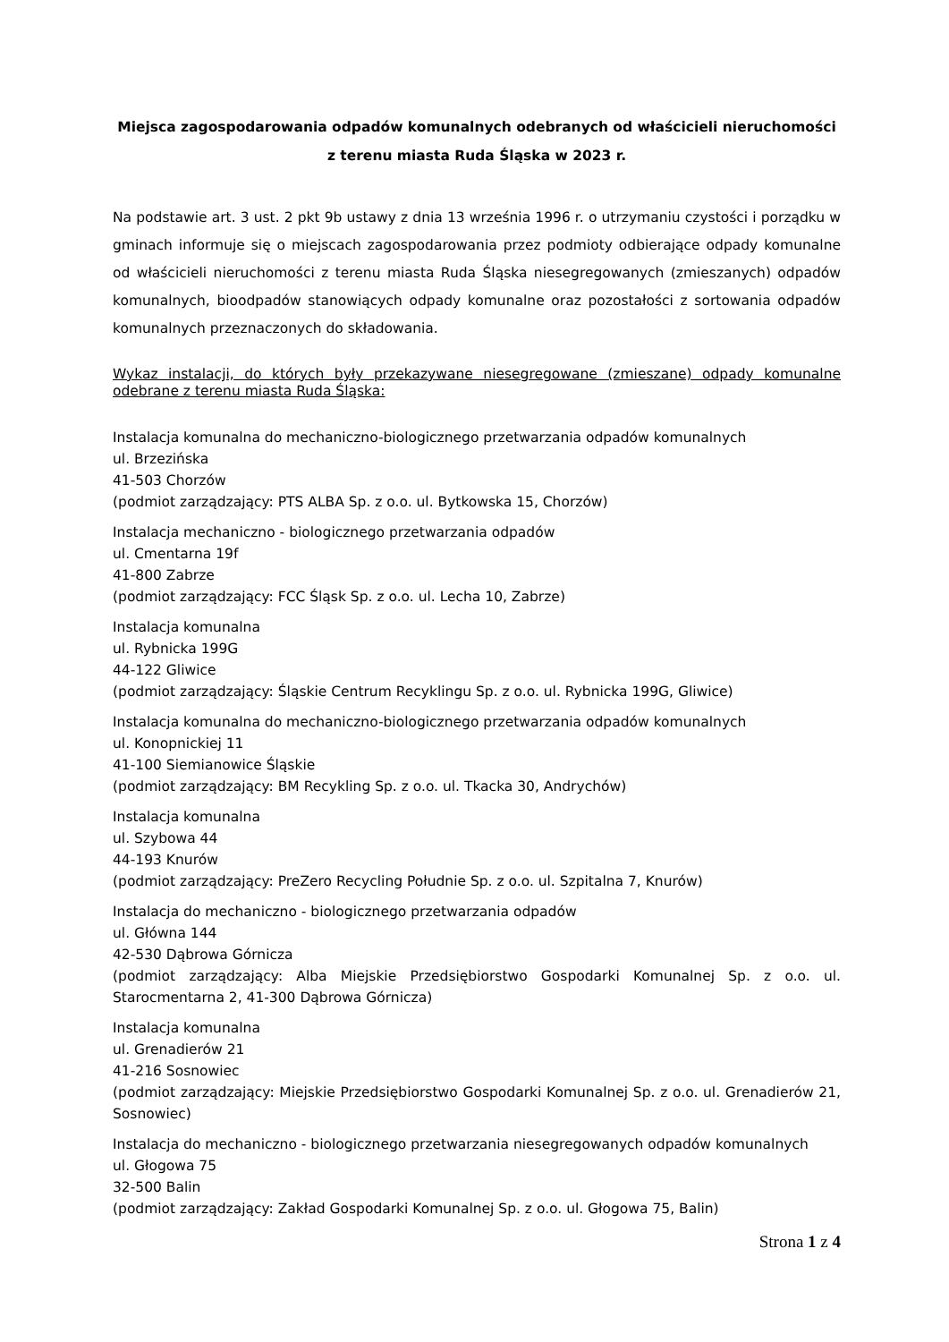Miejsca zagospodarowania odpadów komunalnych odebranych od właścicieli nieruchomości
z terenu miasta Ruda Śląska w 2023 r.
Na podstawie art. 3 ust. 2 pkt 9b ustawy z dnia 13 września 1996 r. o utrzymaniu czystości i porządku w gminach informuje się o miejscach zagospodarowania przez podmioty odbierające odpady komunalne od właścicieli nieruchomości z terenu miasta Ruda Śląska niesegregowanych (zmieszanych) odpadów komunalnych, bioodpadów stanowiących odpady komunalne oraz pozostałości z sortowania odpadów komunalnych przeznaczonych do składowania.
Wykaz instalacji, do których były przekazywane niesegregowane (zmieszane) odpady komunalne odebrane z terenu miasta Ruda Śląska:
Instalacja komunalna do mechaniczno-biologicznego przetwarzania odpadów komunalnych
ul. Brzezińska
41-503 Chorzów
(podmiot zarządzający: PTS ALBA Sp. z o.o. ul. Bytkowska 15, Chorzów)
Instalacja mechaniczno - biologicznego przetwarzania odpadów
ul. Cmentarna 19f
41-800 Zabrze
(podmiot zarządzający: FCC Śląsk Sp. z o.o. ul. Lecha 10, Zabrze)
Instalacja komunalna
ul. Rybnicka 199G
44-122 Gliwice
(podmiot zarządzający: Śląskie Centrum Recyklingu Sp. z o.o. ul. Rybnicka 199G, Gliwice)
Instalacja komunalna do mechaniczno-biologicznego przetwarzania odpadów komunalnych
ul. Konopnickiej 11
41-100 Siemianowice Śląskie
(podmiot zarządzający: BM Recykling Sp. z o.o. ul. Tkacka 30, Andrychów)
Instalacja komunalna
ul. Szybowa 44
44-193 Knurów
(podmiot zarządzający: PreZero Recycling Południe Sp. z o.o. ul. Szpitalna 7, Knurów)
Instalacja do mechaniczno - biologicznego przetwarzania odpadów
ul. Główna 144
42-530 Dąbrowa Górnicza
(podmiot zarządzający: Alba Miejskie Przedsiębiorstwo Gospodarki Komunalnej Sp. z o.o. ul. Starocmentarna 2, 41-300 Dąbrowa Górnicza)
Instalacja komunalna
ul. Grenadierów 21
41-216 Sosnowiec
(podmiot zarządzający: Miejskie Przedsiębiorstwo Gospodarki Komunalnej Sp. z o.o. ul. Grenadierów 21, Sosnowiec)
Instalacja do mechaniczno - biologicznego przetwarzania niesegregowanych odpadów komunalnych
ul. Głogowa 75
32-500 Balin
(podmiot zarządzający: Zakład Gospodarki Komunalnej Sp. z o.o. ul. Głogowa 75, Balin)
Strona 1 z 4